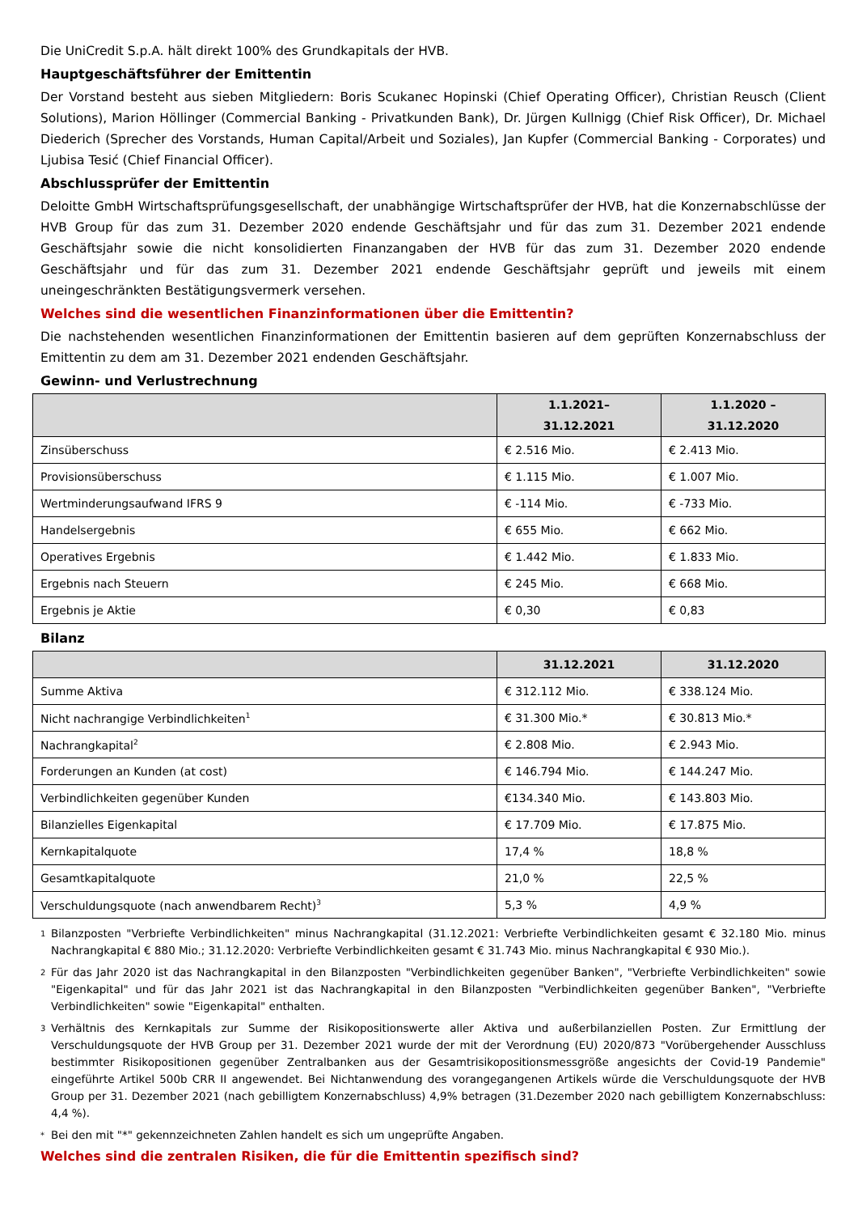Die UniCredit S.p.A. hält direkt 100% des Grundkapitals der HVB.
Hauptgeschäftsführer der Emittentin
Der Vorstand besteht aus sieben Mitgliedern: Boris Scukanec Hopinski (Chief Operating Officer), Christian Reusch (Client Solutions), Marion Höllinger (Commercial Banking - Privatkunden Bank), Dr. Jürgen Kullnigg (Chief Risk Officer), Dr. Michael Diederich (Sprecher des Vorstands, Human Capital/Arbeit und Soziales), Jan Kupfer (Commercial Banking - Corporates) und Ljubisa Tesić (Chief Financial Officer).
Abschlussprüfer der Emittentin
Deloitte GmbH Wirtschaftsprüfungsgesellschaft, der unabhängige Wirtschaftsprüfer der HVB, hat die Konzernabschlüsse der HVB Group für das zum 31. Dezember 2020 endende Geschäftsjahr und für das zum 31. Dezember 2021 endende Geschäftsjahr sowie die nicht konsolidierten Finanzangaben der HVB für das zum 31. Dezember 2020 endende Geschäftsjahr und für das zum 31. Dezember 2021 endende Geschäftsjahr geprüft und jeweils mit einem uneingeschränkten Bestätigungsvermerk versehen.
Welches sind die wesentlichen Finanzinformationen über die Emittentin?
Die nachstehenden wesentlichen Finanzinformationen der Emittentin basieren auf dem geprüften Konzernabschluss der Emittentin zu dem am 31. Dezember 2021 endenden Geschäftsjahr.
Gewinn- und Verlustrechnung
| | 1.1.2021– 31.12.2021 | 1.1.2020 – 31.12.2020 |
| --- | --- | --- |
| Zinsüberschuss | € 2.516 Mio. | € 2.413 Mio. |
| Provisionsüberschuss | € 1.115 Mio. | € 1.007 Mio. |
| Wertminderungsaufwand IFRS 9 | € -114 Mio. | € -733 Mio. |
| Handelsergebnis | € 655 Mio. | € 662 Mio. |
| Operatives Ergebnis | € 1.442 Mio. | € 1.833 Mio. |
| Ergebnis nach Steuern | € 245 Mio. | € 668 Mio. |
| Ergebnis je Aktie | € 0,30 | € 0,83 |
Bilanz
| | 31.12.2021 | 31.12.2020 |
| --- | --- | --- |
| Summe Aktiva | € 312.112 Mio. | € 338.124 Mio. |
| Nicht nachrangige Verbindlichkeiten<sup>1</sup> | € 31.300 Mio.* | € 30.813 Mio.* |
| Nachrangkapital<sup>2</sup> | € 2.808 Mio. | € 2.943 Mio. |
| Forderungen an Kunden (at cost) | € 146.794 Mio. | € 144.247 Mio. |
| Verbindlichkeiten gegenüber Kunden | €134.340 Mio. | € 143.803 Mio. |
| Bilanzielles Eigenkapital | € 17.709 Mio. | € 17.875 Mio. |
| Kernkapitalquote | 17,4 % | 18,8 % |
| Gesamtkapitalquote | 21,0 % | 22,5 % |
| Verschuldungsquote (nach anwendbarem Recht)<sup>3</sup> | 5,3 % | 4,9 % |
1
Bilanzposten "Verbriefte Verbindlichkeiten" minus Nachrangkapital (31.12.2021: Verbriefte Verbindlichkeiten gesamt € 32.180 Mio. minus Nachrangkapital € 880 Mio.; 31.12.2020: Verbriefte Verbindlichkeiten gesamt € 31.743 Mio. minus Nachrangkapital € 930 Mio.).
2
Für das Jahr 2020 ist das Nachrangkapital in den Bilanzposten "Verbindlichkeiten gegenüber Banken", "Verbriefte Verbindlichkeiten" sowie "Eigenkapital" und für das Jahr 2021 ist das Nachrangkapital in den Bilanzposten "Verbindlichkeiten gegenüber Banken", "Verbriefte Verbindlichkeiten" sowie "Eigenkapital" enthalten.
3
Verhältnis des Kernkapitals zur Summe der Risikopositionswerte aller Aktiva und außerbilanziellen Posten. Zur Ermittlung der Verschuldungsquote der HVB Group per 31. Dezember 2021 wurde der mit der Verordnung (EU) 2020/873 "Vorübergehender Ausschluss bestimmter Risikopositionen gegenüber Zentralbanken aus der Gesamtrisikopositionsmessgröße angesichts der Covid-19 Pandemie" eingeführte Artikel 500b CRR II angewendet. Bei Nichtanwendung des vorangegangenen Artikels würde die Verschuldungsquote der HVB Group per 31. Dezember 2021 (nach gebilligtem Konzernabschluss) 4,9% betragen (31.Dezember 2020 nach gebilligtem Konzernabschluss: 4,4 %).
*
Bei den mit "*" gekennzeichneten Zahlen handelt es sich um ungeprüfte Angaben.
Welches sind die zentralen Risiken, die für die Emittentin spezifisch sind?